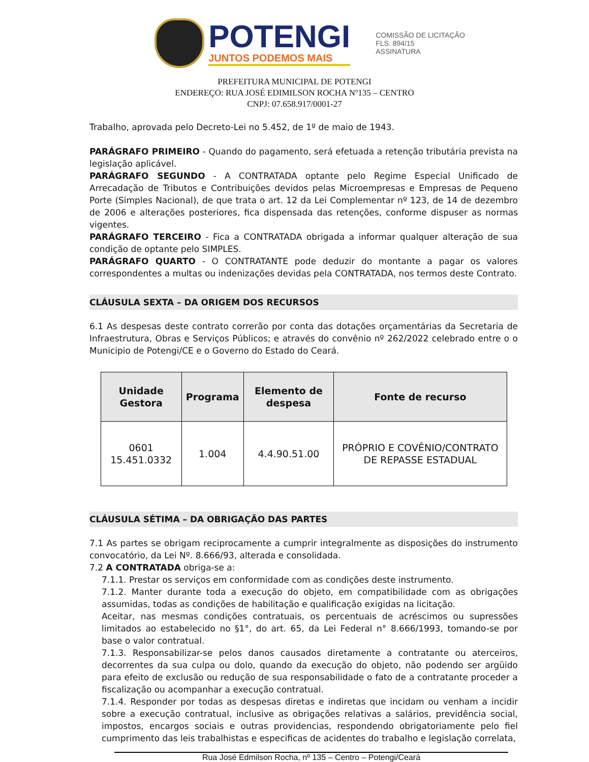POTENGI
JUNTOS PODEMOS MAIS
COMISSÃO DE LICITAÇÃO
FLS. 894/15
ASSINATURA
PREFEITURA MUNICIPAL DE POTENGI
ENDEREÇO: RUA JOSÉ EDIMILSON ROCHA Nº135 – CENTRO
CNPJ: 07.658.917/0001-27
Trabalho, aprovada pelo Decreto-Lei no 5.452, de 1º de maio de 1943.
PARÁGRAFO PRIMEIRO - Quando do pagamento, será efetuada a retenção tributária prevista na legislação aplicável.
PARÁGRAFO SEGUNDO - A CONTRATADA optante pelo Regime Especial Unificado de Arrecadação de Tributos e Contribuições devidos pelas Microempresas e Empresas de Pequeno Porte (Simples Nacional), de que trata o art. 12 da Lei Complementar nº 123, de 14 de dezembro de 2006 e alterações posteriores, fica dispensada das retenções, conforme dispuser as normas vigentes.
PARÁGRAFO TERCEIRO - Fica a CONTRATADA obrigada a informar qualquer alteração de sua condição de optante pelo SIMPLES.
PARÁGRAFO QUARTO - O CONTRATANTE pode deduzir do montante a pagar os valores correspondentes a multas ou indenizações devidas pela CONTRATADA, nos termos deste Contrato.
CLÁUSULA SEXTA – DA ORIGEM DOS RECURSOS
6.1 As despesas deste contrato correrão por conta das dotações orçamentárias da Secretaria de Infraestrutura, Obras e Serviços Públicos; e através do convênio nº 262/2022 celebrado entre o o Municipio de Potengi/CE e o Governo do Estado do Ceará.
| Unidade Gestora | Programa | Elemento de despesa | Fonte de recurso |
| --- | --- | --- | --- |
| 0601 15.451.0332 | 1.004 | 4.4.90.51.00 | PRÓPRIO E COVÊNIO/CONTRATO DE REPASSE ESTADUAL |
CLÁUSULA SÉTIMA – DA OBRIGAÇÃO DAS PARTES
7.1 As partes se obrigam reciprocamente a cumprir integralmente as disposições do instrumento convocatório, da Lei Nº. 8.666/93, alterada e consolidada.
7.2 A CONTRATADA obriga-se a:
7.1.1. Prestar os serviços em conformidade com as condições deste instrumento.
7.1.2. Manter durante toda a execução do objeto, em compatibilidade com as obrigações assumidas, todas as condições de habilitação e qualificação exigidas na licitação.
Aceitar, nas mesmas condições contratuais, os percentuais de acréscimos ou supressões limitados ao estabelecido no §1°, do art. 65, da Lei Federal n° 8.666/1993, tomando-se por base o valor contratual.
7.1.3. Responsabilizar-se pelos danos causados diretamente a contratante ou aterceiros, decorrentes da sua culpa ou dolo, quando da execução do objeto, não podendo ser argüido para efeito de exclusão ou redução de sua responsabilidade o fato de a contratante proceder a fiscalização ou acompanhar a execução contratual.
7.1.4. Responder por todas as despesas diretas e indiretas que incidam ou venham a incidir sobre a execução contratual, inclusive as obrigações relativas a salários, previdência social, impostos, encargos sociais e outras providencias, respondendo obrigatoriamente pelo fiel cumprimento das leis trabalhistas e especificas de acidentes do trabalho e legislação correlata,
Rua José Edmilson Rocha, nº 135 – Centro – Potengi/Ceará